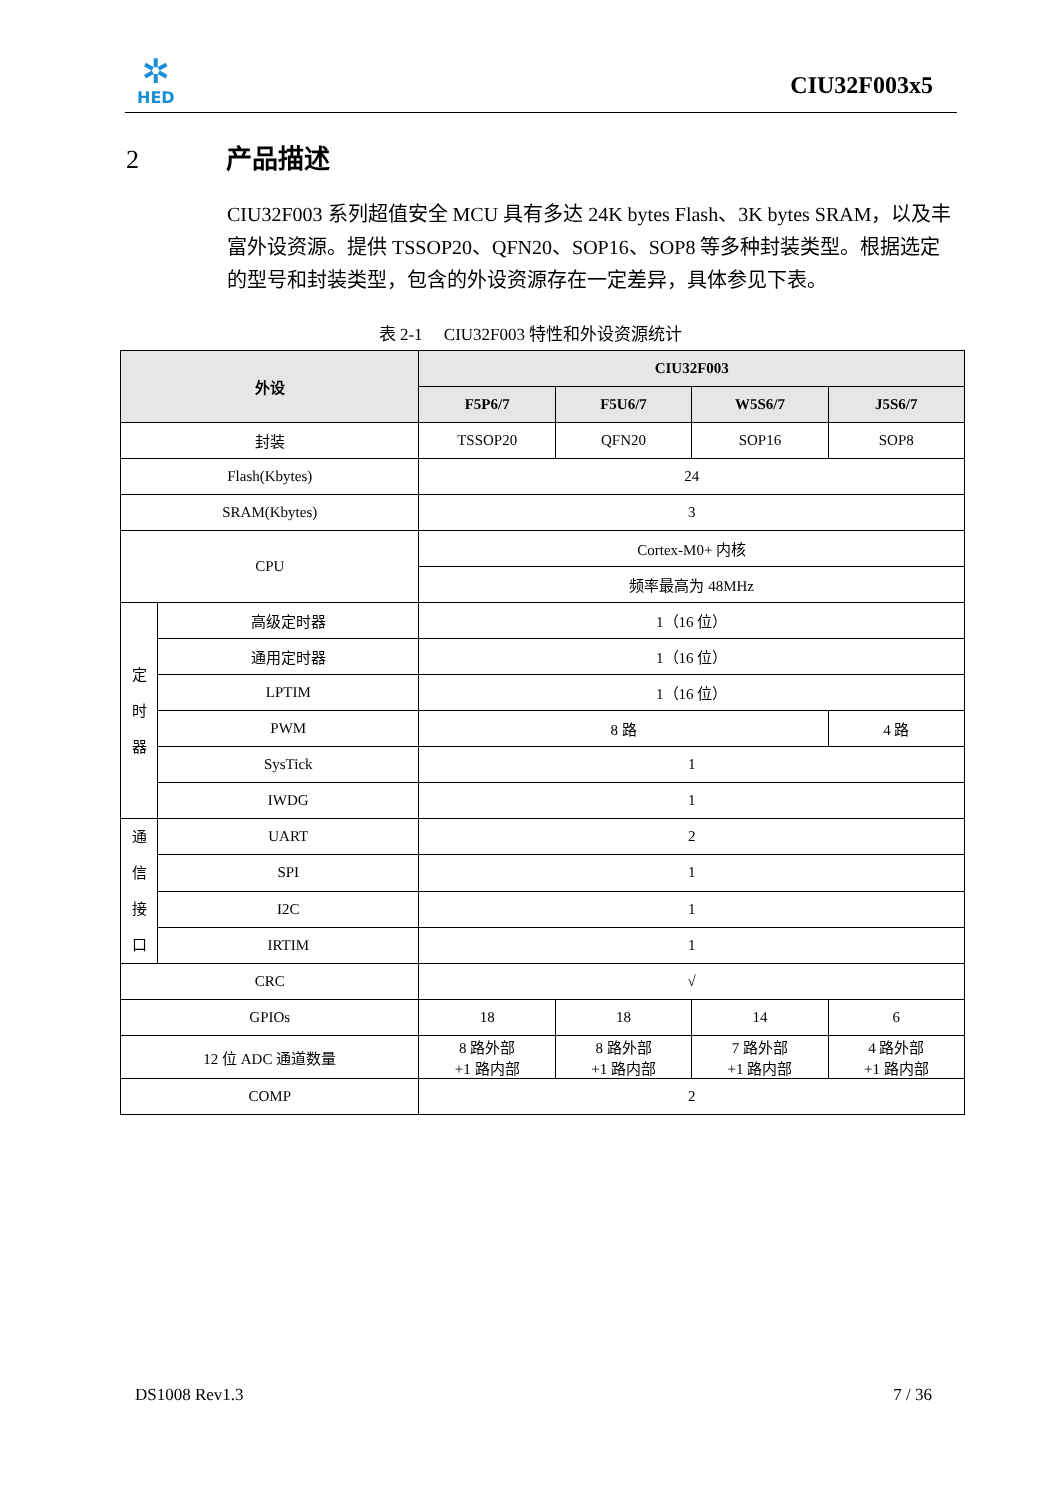✲
HED
CIU32F003x5
2 产品描述
CIU32F003 系列超值安全 MCU 具有多达 24K bytes Flash、3K bytes SRAM，以及丰富外设资源。提供 TSSOP20、QFN20、SOP16、SOP8 等多种封装类型。根据选定的型号和封装类型，包含的外设资源存在一定差异，具体参见下表。
表 2-1 CIU32F003 特性和外设资源统计
| 外设 | | CIU32F003 | | | |
| --- | --- | --- | --- | --- | --- |
| | | F5P6/7 | F5U6/7 | W5S6/7 | J5S6/7 |
| 封装 | | TSSOP20 | QFN20 | SOP16 | SOP8 |
| Flash(Kbytes) | | 24 | | | |
| SRAM(Kbytes) | | 3 | | | |
| CPU | | Cortex-M0+ 内核 | | | |
| | | 频率最高为 48MHz | | | |
| 定 时 器 | 高级定时器 | 1（16 位） | | | |
| | 通用定时器 | 1（16 位） | | | |
| | LPTIM | 1（16 位） | | | |
| | PWM | 8 路 | | | 4 路 |
| | SysTick | 1 | | | |
| | IWDG | 1 | | | |
| 通 信 接 口 | UART | 2 | | | |
| | SPI | 1 | | | |
| | I2C | 1 | | | |
| | IRTIM | 1 | | | |
| CRC | | √ | | | |
| GPIOs | | 18 | 18 | 14 | 6 |
| 12 位 ADC 通道数量 | | 8 路外部 +1 路内部 | 8 路外部 +1 路内部 | 7 路外部 +1 路内部 | 4 路外部 +1 路内部 |
| COMP | | 2 | | | |
DS1008 Rev1.3 7 / 36